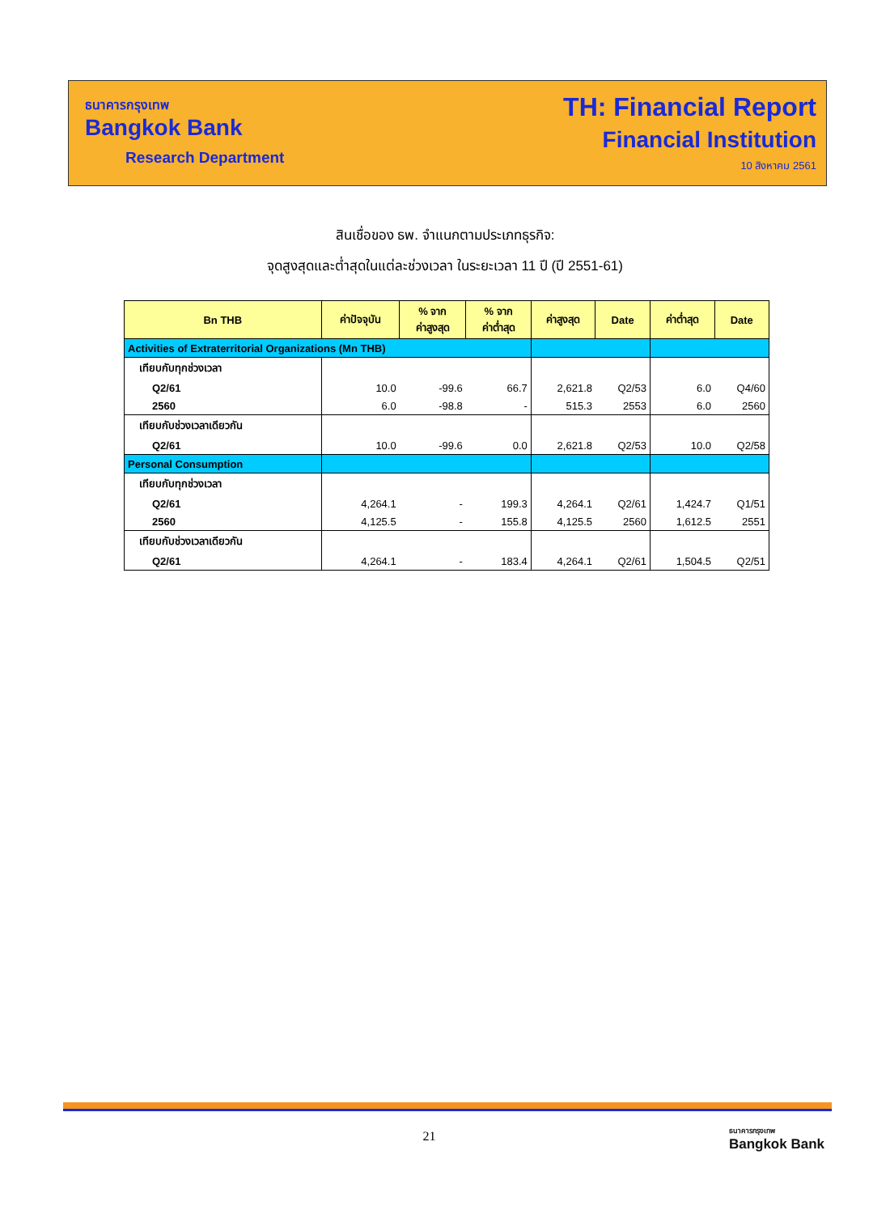ธนาคารกรุงเทพ
Bangkok Bank
Research Department
TH: Financial Report
Financial Institution
10 สิงหาคม 2561
สินเชื่อของ ธพ. จำแนกตามประเภทธุรกิจ:
จุดสูงสุดและต่ำสุดในแต่ละช่วงเวลา ในระยะเวลา 11 ปี (ปี 2551-61)
| Bn THB | ค่าปัจจุบัน | % จาก ค่าสูงสุด | % จาก ค่าต่ำสุด | ค่าสูงสุด | Date | ค่าต่ำสุด | Date |
| --- | --- | --- | --- | --- | --- | --- | --- |
| Activities of Extraterritorial Organizations (Mn THB) | | | | | | | |
| เทียบกับทุกช่วงเวลา | | | | | | | |
| Q2/61 | 10.0 | -99.6 | 66.7 | 2,621.8 | Q2/53 | 6.0 | Q4/60 |
| 2560 | 6.0 | -98.8 | - | 515.3 | 2553 | 6.0 | 2560 |
| เทียบกับช่วงเวลาเดียวกัน | | | | | | | |
| Q2/61 | 10.0 | -99.6 | 0.0 | 2,621.8 | Q2/53 | 10.0 | Q2/58 |
| Personal Consumption | | | | | | | |
| เทียบกับทุกช่วงเวลา | | | | | | | |
| Q2/61 | 4,264.1 | - | 199.3 | 4,264.1 | Q2/61 | 1,424.7 | Q1/51 |
| 2560 | 4,125.5 | - | 155.8 | 4,125.5 | 2560 | 1,612.5 | 2551 |
| เทียบกับช่วงเวลาเดียวกัน | | | | | | | |
| Q2/61 | 4,264.1 | - | 183.4 | 4,264.1 | Q2/61 | 1,504.5 | Q2/51 |
21
ธนาคารกรุงเทพ
Bangkok Bank